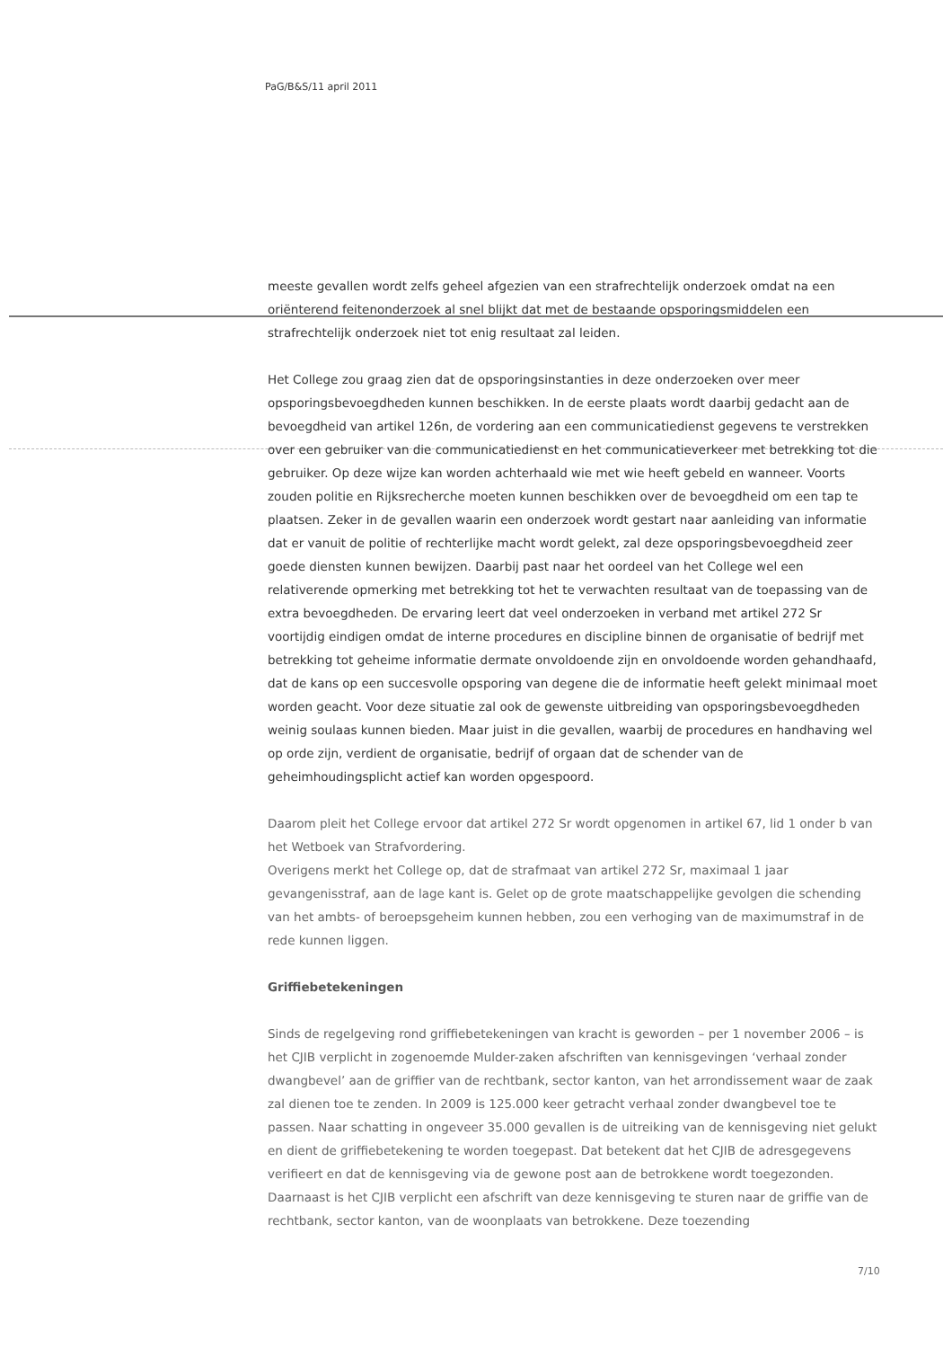PaG/B&S/11 april 2011
meeste gevallen wordt zelfs geheel afgezien van een strafrechtelijk onderzoek omdat na een oriënterend feitenonderzoek al snel blijkt dat met de bestaande opsporingsmiddelen een strafrechtelijk onderzoek niet tot enig resultaat zal leiden.
Het College zou graag zien dat de opsporingsinstanties in deze onderzoeken over meer opsporingsbevoegdheden kunnen beschikken. In de eerste plaats wordt daarbij gedacht aan de bevoegdheid van artikel 126n, de vordering aan een communicatiedienst gegevens te verstrekken over een gebruiker van die communicatiedienst en het communicatieverkeer met betrekking tot die gebruiker. Op deze wijze kan worden achterhaald wie met wie heeft gebeld en wanneer. Voorts zouden politie en Rijksrecherche moeten kunnen beschikken over de bevoegdheid om een tap te plaatsen. Zeker in de gevallen waarin een onderzoek wordt gestart naar aanleiding van informatie dat er vanuit de politie of rechterlijke macht wordt gelekt, zal deze opsporingsbevoegdheid zeer goede diensten kunnen bewijzen. Daarbij past naar het oordeel van het College wel een relativerende opmerking met betrekking tot het te verwachten resultaat van de toepassing van de extra bevoegdheden. De ervaring leert dat veel onderzoeken in verband met artikel 272 Sr voortijdig eindigen omdat de interne procedures en discipline binnen de organisatie of bedrijf met betrekking tot geheime informatie dermate onvoldoende zijn en onvoldoende worden gehandhaafd, dat de kans op een succesvolle opsporing van degene die de informatie heeft gelekt minimaal moet worden geacht. Voor deze situatie zal ook de gewenste uitbreiding van opsporingsbevoegdheden weinig soulaas kunnen bieden. Maar juist in die gevallen, waarbij de procedures en handhaving wel op orde zijn, verdient de organisatie, bedrijf of orgaan dat de schender van de geheimhoudingsplicht actief kan worden opgespoord.
Daarom pleit het College ervoor dat artikel 272 Sr wordt opgenomen in artikel 67, lid 1 onder b van het Wetboek van Strafvordering.
Overigens merkt het College op, dat de strafmaat van artikel 272 Sr, maximaal 1 jaar gevangenisstraf, aan de lage kant is. Gelet op de grote maatschappelijke gevolgen die schending van het ambts- of beroepsgeheim kunnen hebben, zou een verhoging van de maximumstraf in de rede kunnen liggen.
Griffiebetekeningen
Sinds de regelgeving rond griffiebetekeningen van kracht is geworden – per 1 november 2006 – is het CJIB verplicht in zogenoemde Mulder-zaken afschriften van kennisgevingen ‘verhaal zonder dwangbevel’ aan de griffier van de rechtbank, sector kanton, van het arrondissement waar de zaak zal dienen toe te zenden. In 2009 is 125.000 keer getracht verhaal zonder dwangbevel toe te passen. Naar schatting in ongeveer 35.000 gevallen is de uitreiking van de kennisgeving niet gelukt en dient de griffiebetekening te worden toegepast. Dat betekent dat het CJIB de adresgegevens verifieert en dat de kennisgeving via de gewone post aan de betrokkene wordt toegezonden. Daarnaast is het CJIB verplicht een afschrift van deze kennisgeving te sturen naar de griffie van de rechtbank, sector kanton, van de woonplaats van betrokkene. Deze toezending
7/10